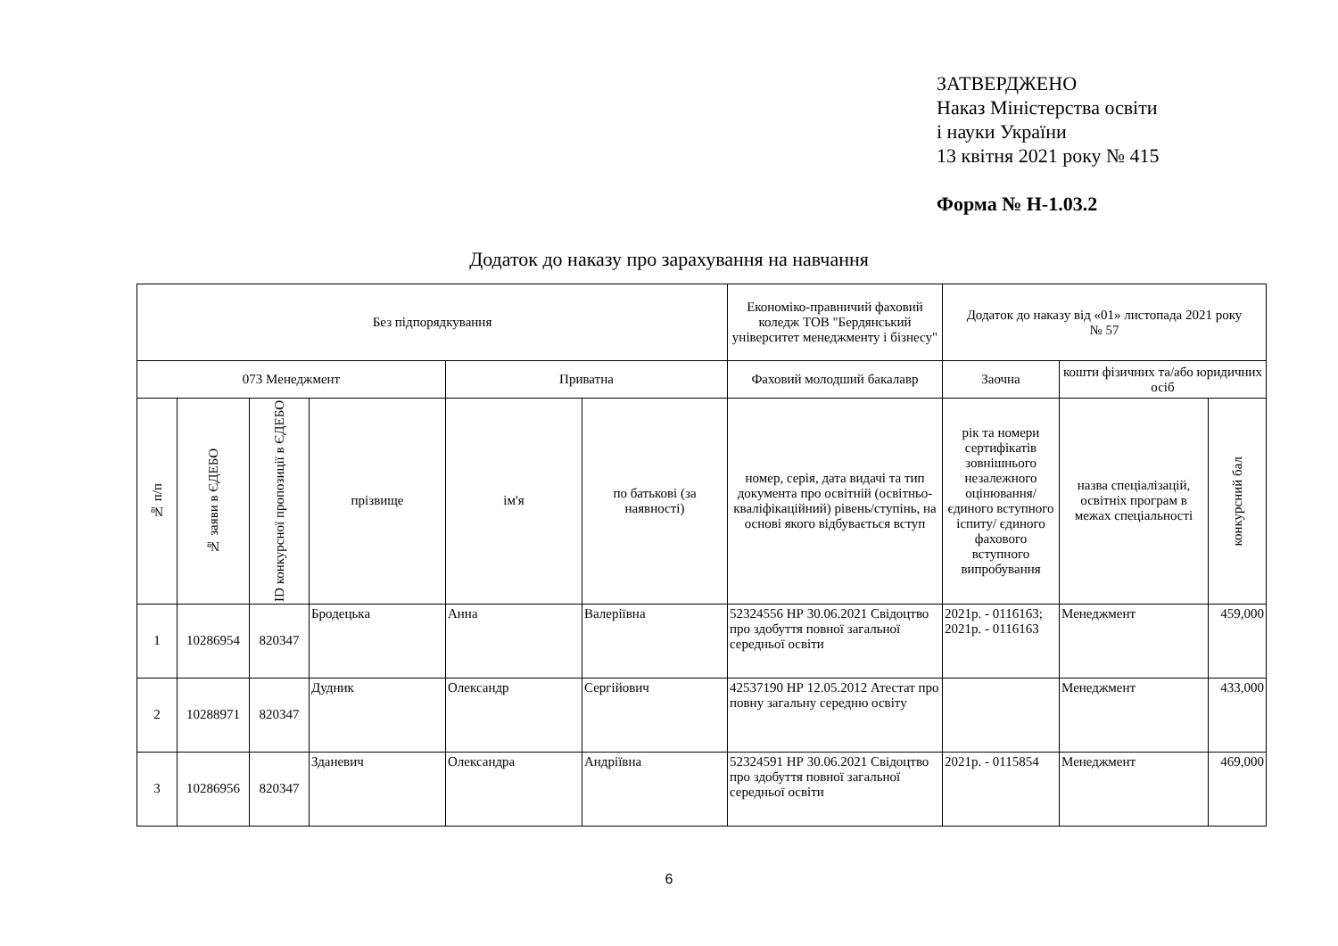ЗАТВЕРДЖЕНО
Наказ Міністерства освіти
і науки України
13 квітня 2021 року № 415
Форма № Н-1.03.2
Додаток до наказу про зарахування на навчання
| Без підпорядкування | | | | | | Економіко-правничий фаховий коледж ТОВ "Бердянський університет менеджменту і бізнесу" | Додаток до наказу від «01» листопада 2021 року № 57 | | |
| 073 Менеджмент | | | | Приватна | | Фаховий молодший бакалавр | Заочна | кошти фізичних та/або юридичних осіб | |
| № п/п | № заяви в ЄДЕБО | ID конкурсної пропозиції в ЄДЕБО | прізвище | ім'я | по батькові (за наявності) | номер, серія, дата видачі та тип документа про освітній (освітньо-кваліфікаційний) рівень/ступінь, на основі якого відбувається вступ | рік та номери сертифікатів зовнішнього незалежного оцінювання/ єдиного вступного іспиту/ єдиного фахового вступного випробування | назва спеціалізацій, освітніх програм в межах спеціальності | конкурсний бал |
| 1 | 10286954 | 820347 | Бродецька | Анна | Валеріївна | 52324556 НР 30.06.2021 Свідоцтво про здобуття повної загальної середньої освіти | 2021р. - 0116163; 2021р. - 0116163 | Менеджмент | 459,000 |
| 2 | 10288971 | 820347 | Дудник | Олександр | Сергійович | 42537190 НР 12.05.2012 Атестат про повну загальну середню освіту | | Менеджмент | 433,000 |
| 3 | 10286956 | 820347 | Зданевич | Олександра | Андріївна | 52324591 НР 30.06.2021 Свідоцтво про здобуття повної загальної середньої освіти | 2021р. - 0115854 | Менеджмент | 469,000 |
6